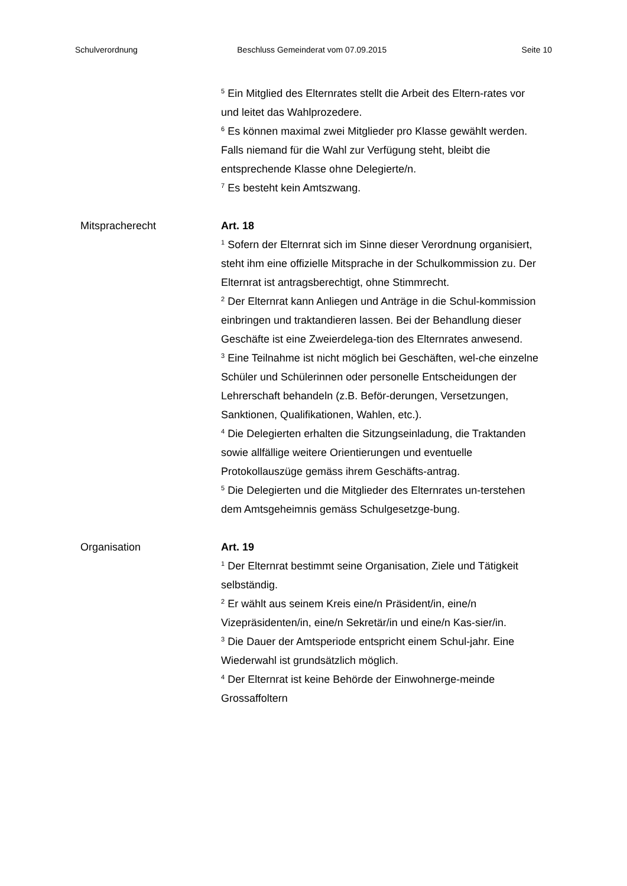Schulverordnung Beschluss Gemeinderat vom 07.09.2015 Seite 10
<sup>5</sup> Ein Mitglied des Elternrates stellt die Arbeit des Eltern-rates vor und leitet das Wahlprozedere.
<sup>6</sup> Es können maximal zwei Mitglieder pro Klasse gewählt werden. Falls niemand für die Wahl zur Verfügung steht, bleibt die entsprechende Klasse ohne Delegierte/n.
<sup>7</sup> Es besteht kein Amtszwang.
Mitspracherecht Art. 18
<sup>1</sup> Sofern der Elternrat sich im Sinne dieser Verordnung organisiert, steht ihm eine offizielle Mitsprache in der Schulkommission zu. Der Elternrat ist antragsberechtigt, ohne Stimmrecht.
<sup>2</sup> Der Elternrat kann Anliegen und Anträge in die Schul-kommission einbringen und traktandieren lassen. Bei der Behandlung dieser Geschäfte ist eine Zweierdelega-tion des Elternrates anwesend.
<sup>3</sup> Eine Teilnahme ist nicht möglich bei Geschäften, wel-che einzelne Schüler und Schülerinnen oder personelle Entscheidungen der Lehrerschaft behandeln (z.B. Beför-derungen, Versetzungen, Sanktionen, Qualifikationen, Wahlen, etc.).
<sup>4</sup> Die Delegierten erhalten die Sitzungseinladung, die Traktanden sowie allfällige weitere Orientierungen und eventuelle Protokollauszüge gemäss ihrem Geschäfts-antrag.
<sup>5</sup> Die Delegierten und die Mitglieder des Elternrates un-terstehen dem Amtsgeheimnis gemäss Schulgesetzge-bung.
Organisation Art. 19
<sup>1</sup> Der Elternrat bestimmt seine Organisation, Ziele und Tätigkeit selbständig.
<sup>2</sup> Er wählt aus seinem Kreis eine/n Präsident/in, eine/n Vizepräsidenten/in, eine/n Sekretär/in und eine/n Kas-sier/in.
<sup>3</sup> Die Dauer der Amtsperiode entspricht einem Schul-jahr. Eine Wiederwahl ist grundsätzlich möglich.
<sup>4</sup> Der Elternrat ist keine Behörde der Einwohnerge-meinde Grossaffoltern